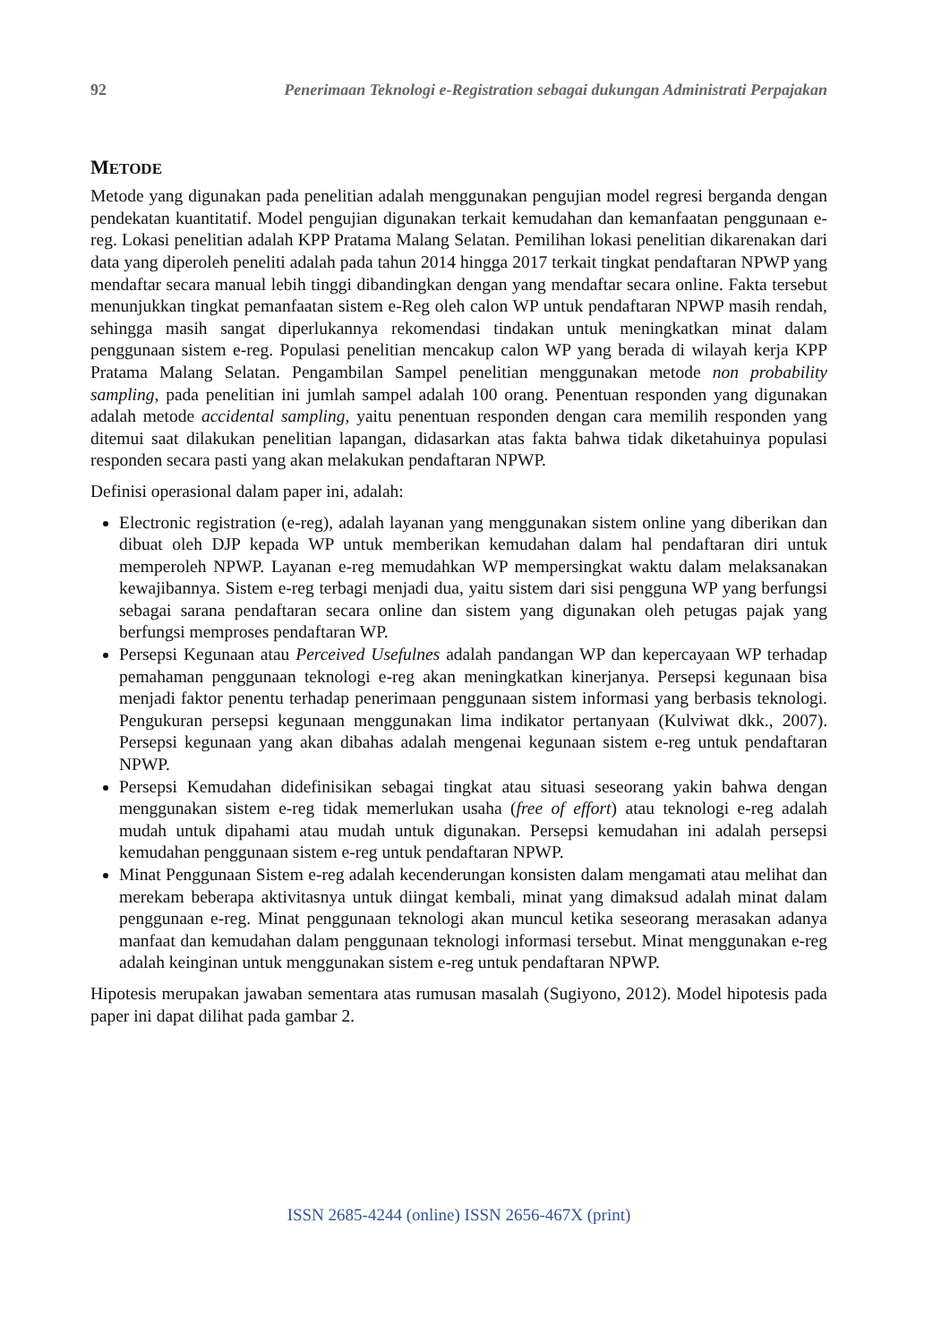92 Penerimaan Teknologi e-Registration sebagai dukungan Administrati Perpajakan
METODE
Metode yang digunakan pada penelitian adalah menggunakan pengujian model regresi berganda dengan pendekatan kuantitatif. Model pengujian digunakan terkait kemudahan dan kemanfaatan penggunaan e-reg. Lokasi penelitian adalah KPP Pratama Malang Selatan. Pemilihan lokasi penelitian dikarenakan dari data yang diperoleh peneliti adalah pada tahun 2014 hingga 2017 terkait tingkat pendaftaran NPWP yang mendaftar secara manual lebih tinggi dibandingkan dengan yang mendaftar secara online. Fakta tersebut menunjukkan tingkat pemanfaatan sistem e-Reg oleh calon WP untuk pendaftaran NPWP masih rendah, sehingga masih sangat diperlukannya rekomendasi tindakan untuk meningkatkan minat dalam penggunaan sistem e-reg. Populasi penelitian mencakup calon WP yang berada di wilayah kerja KPP Pratama Malang Selatan. Pengambilan Sampel penelitian menggunakan metode non probability sampling, pada penelitian ini jumlah sampel adalah 100 orang. Penentuan responden yang digunakan adalah metode accidental sampling, yaitu penentuan responden dengan cara memilih responden yang ditemui saat dilakukan penelitian lapangan, didasarkan atas fakta bahwa tidak diketahuinya populasi responden secara pasti yang akan melakukan pendaftaran NPWP.
Definisi operasional dalam paper ini, adalah:
Electronic registration (e-reg), adalah layanan yang menggunakan sistem online yang diberikan dan dibuat oleh DJP kepada WP untuk memberikan kemudahan dalam hal pendaftaran diri untuk memperoleh NPWP. Layanan e-reg memudahkan WP mempersingkat waktu dalam melaksanakan kewajibannya. Sistem e-reg terbagi menjadi dua, yaitu sistem dari sisi pengguna WP yang berfungsi sebagai sarana pendaftaran secara online dan sistem yang digunakan oleh petugas pajak yang berfungsi memproses pendaftaran WP.
Persepsi Kegunaan atau Perceived Usefulnes adalah pandangan WP dan kepercayaan WP terhadap pemahaman penggunaan teknologi e-reg akan meningkatkan kinerjanya. Persepsi kegunaan bisa menjadi faktor penentu terhadap penerimaan penggunaan sistem informasi yang berbasis teknologi. Pengukuran persepsi kegunaan menggunakan lima indikator pertanyaan (Kulviwat dkk., 2007). Persepsi kegunaan yang akan dibahas adalah mengenai kegunaan sistem e-reg untuk pendaftaran NPWP.
Persepsi Kemudahan didefinisikan sebagai tingkat atau situasi seseorang yakin bahwa dengan menggunakan sistem e-reg tidak memerlukan usaha (free of effort) atau teknologi e-reg adalah mudah untuk dipahami atau mudah untuk digunakan. Persepsi kemudahan ini adalah persepsi kemudahan penggunaan sistem e-reg untuk pendaftaran NPWP.
Minat Penggunaan Sistem e-reg adalah kecenderungan konsisten dalam mengamati atau melihat dan merekam beberapa aktivitasnya untuk diingat kembali, minat yang dimaksud adalah minat dalam penggunaan e-reg. Minat penggunaan teknologi akan muncul ketika seseorang merasakan adanya manfaat dan kemudahan dalam penggunaan teknologi informasi tersebut. Minat menggunakan e-reg adalah keinginan untuk menggunakan sistem e-reg untuk pendaftaran NPWP.
Hipotesis merupakan jawaban sementara atas rumusan masalah (Sugiyono, 2012). Model hipotesis pada paper ini dapat dilihat pada gambar 2.
ISSN 2685-4244 (online) ISSN 2656-467X (print)